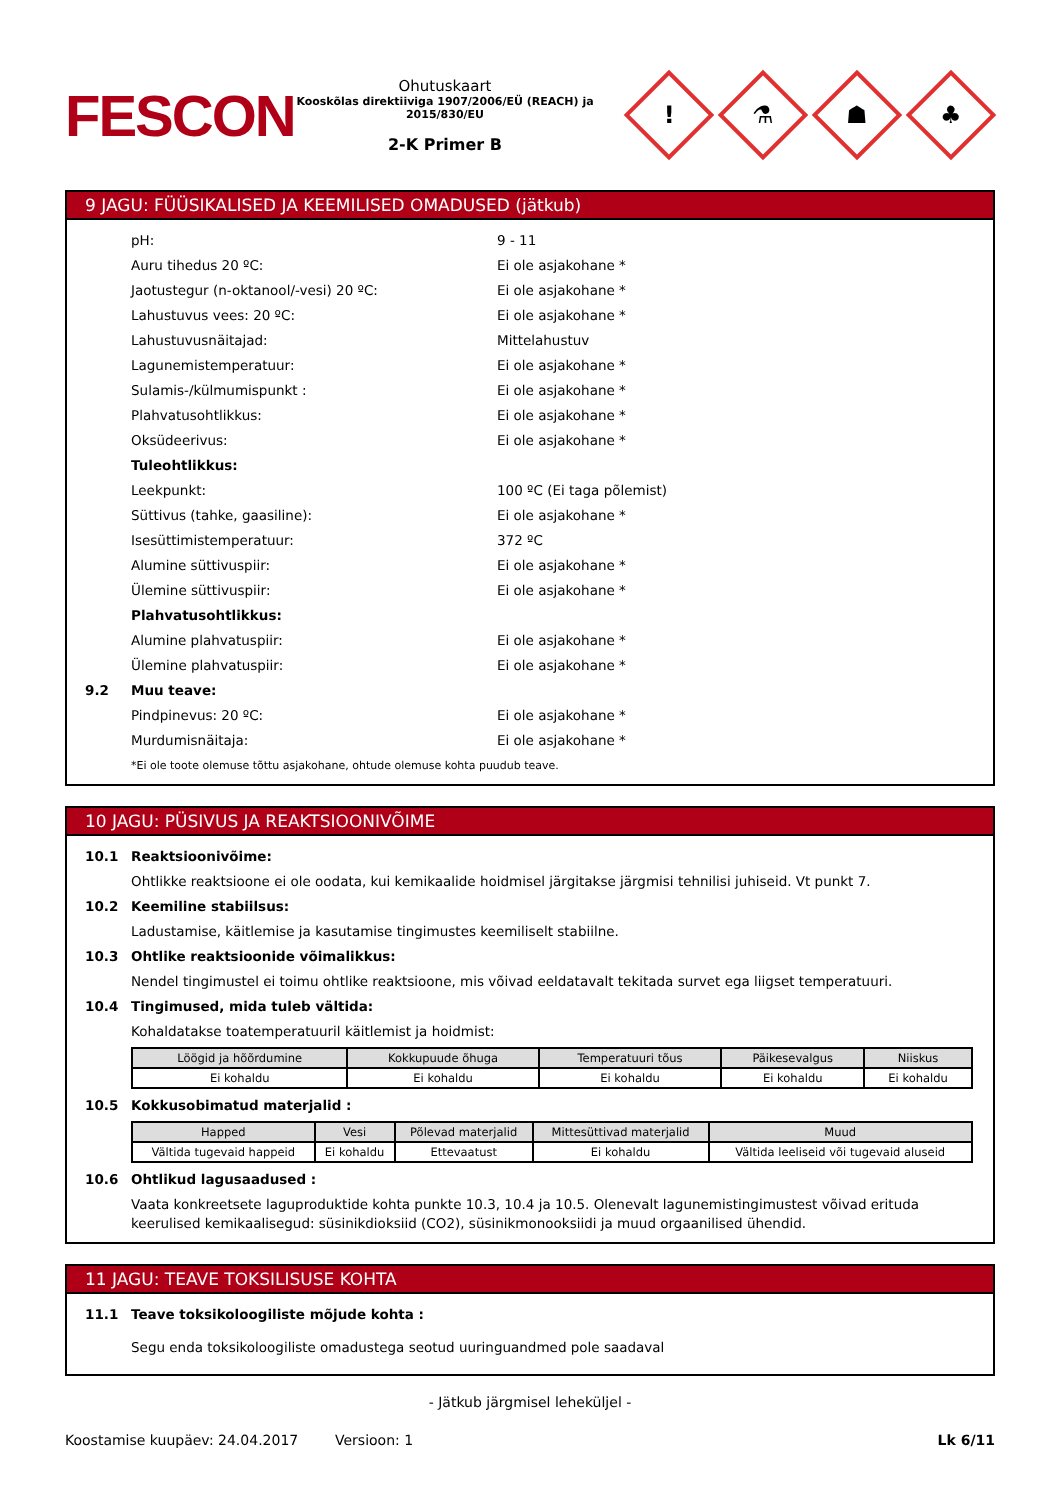FESCON
Ohutuskaart
Kooskõlas direktiiviga 1907/2006/EÜ (REACH) ja 2015/830/EU
2-K Primer B
!
⚗
☗
♣
9 JAGU: FÜÜSIKALISED JA KEEMILISED OMADUSED (jätkub)
pH: 9 - 11
Auru tihedus 20 ºC: Ei ole asjakohane *
Jaotustegur (n-oktanool/-vesi) 20 ºC: Ei ole asjakohane *
Lahustuvus vees: 20 ºC: Ei ole asjakohane *
Lahustuvusnäitajad: Mittelahustuv
Lagunemistemperatuur: Ei ole asjakohane *
Sulamis-/külmumispunkt : Ei ole asjakohane *
Plahvatusohtlikkus: Ei ole asjakohane *
Oksüdeerivus: Ei ole asjakohane *
Tuleohtlikkus:
Leekpunkt: 100 ºC (Ei taga põlemist)
Süttivus (tahke, gaasiline): Ei ole asjakohane *
Isesüttimistemperatuur: 372 ºC
Alumine süttivuspiir: Ei ole asjakohane *
Ülemine süttivuspiir: Ei ole asjakohane *
Plahvatusohtlikkus:
Alumine plahvatuspiir: Ei ole asjakohane *
Ülemine plahvatuspiir: Ei ole asjakohane *
9.2 Muu teave:
Pindpinevus: 20 ºC: Ei ole asjakohane *
Murdumisnäitaja: Ei ole asjakohane *
*Ei ole toote olemuse tõttu asjakohane, ohtude olemuse kohta puudub teave.
10 JAGU: PÜSIVUS JA REAKTSIOONIVÕIME
10.1 Reaktsioonivõime:
Ohtlikke reaktsioone ei ole oodata, kui kemikaalide hoidmisel järgitakse järgmisi tehnilisi juhiseid. Vt punkt 7.
10.2 Keemiline stabiilsus:
Ladustamise, käitlemise ja kasutamise tingimustes keemiliselt stabiilne.
10.3 Ohtlike reaktsioonide võimalikkus:
Nendel tingimustel ei toimu ohtlike reaktsioone, mis võivad eeldatavalt tekitada survet ega liigset temperatuuri.
10.4 Tingimused, mida tuleb vältida:
Kohaldatakse toatemperatuuril käitlemist ja hoidmist:
| Löögid ja hõõrdumine | Kokkupuude õhuga | Temperatuuri tõus | Päikesevalgus | Niiskus |
| --- | --- | --- | --- | --- |
| Ei kohaldu | Ei kohaldu | Ei kohaldu | Ei kohaldu | Ei kohaldu |
10.5 Kokkusobimatud materjalid :
| Happed | Vesi | Põlevad materjalid | Mittesüttivad materjalid | Muud |
| --- | --- | --- | --- | --- |
| Vältida tugevaid happeid | Ei kohaldu | Ettevaatust | Ei kohaldu | Vältida leeliseid või tugevaid aluseid |
10.6 Ohtlikud lagusaadused :
Vaata konkreetsete laguproduktide kohta punkte 10.3, 10.4 ja 10.5. Olenevalt lagunemistingimustest võivad erituda keerulised kemikaalisegud: süsinikdioksiid (CO2), süsinikmonooksiidi ja muud orgaanilised ühendid.
11 JAGU: TEAVE TOKSILISUSE KOHTA
11.1 Teave toksikoloogiliste mõjude kohta :
Segu enda toksikoloogiliste omadustega seotud uuringuandmed pole saadaval
- Jätkub järgmisel leheküljel -
Koostamise kuupäev: 24.04.2017 Versioon: 1 Lk 6/11